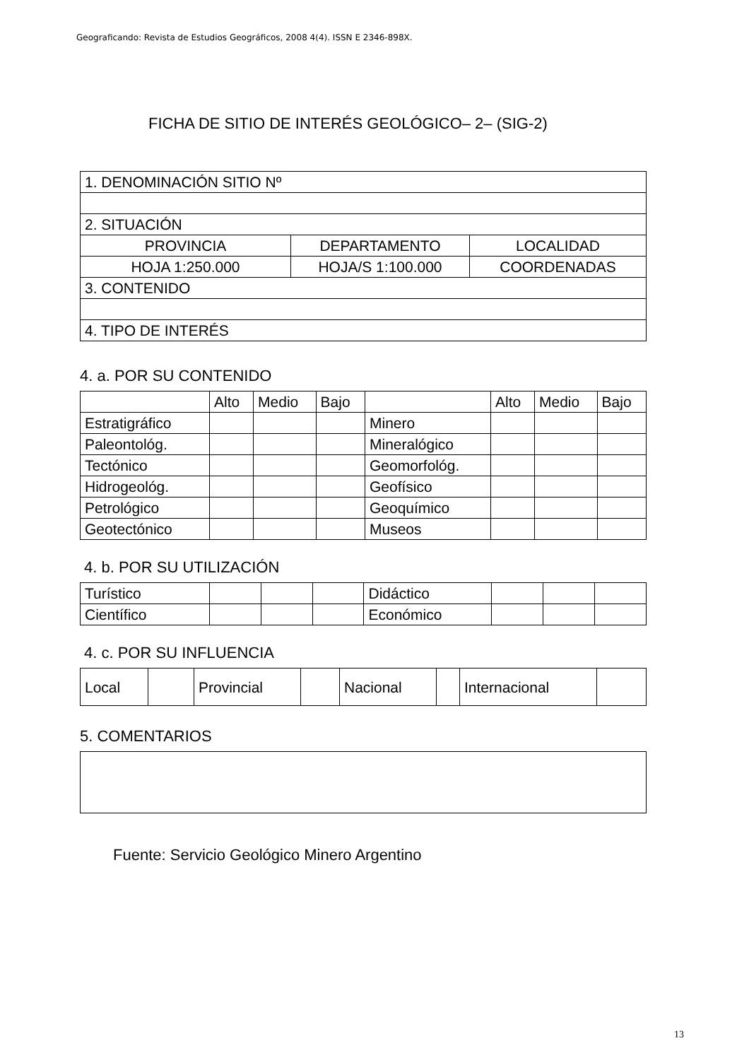Geograficando: Revista de Estudios Geográficos, 2008 4(4). ISSN E 2346-898X.
FICHA DE SITIO DE INTERÉS GEOLÓGICO– 2– (SIG-2)
| 1. DENOMINACIÓN SITIO Nº | | |
| 2. SITUACIÓN | | |
| PROVINCIA | DEPARTAMENTO | LOCALIDAD |
| HOJA 1:250.000 | HOJA/S 1:100.000 | COORDENADAS |
| 3. CONTENIDO | | |
| 4. TIPO DE INTERÉS | | |
4. a. POR SU CONTENIDO
| | Alto | Medio | Bajo | | Alto | Medio | Bajo |
| Estratigráfico | | | | Minero | | | |
| Paleontológ. | | | | Mineralógico | | | |
| Tectónico | | | | Geomorfológ. | | | |
| Hidrogeológ. | | | | Geofísico | | | |
| Petrológico | | | | Geoquímico | | | |
| Geotectónico | | | | Museos | | | |
4. b. POR SU UTILIZACIÓN
| Turístico | | | | Didáctico | | | |
| Científico | | | | Económico | | | |
4. c. POR SU INFLUENCIA
| Local | | Provincial | | Nacional | | Internacional | |
5. COMENTARIOS
Fuente: Servicio Geológico Minero Argentino
13